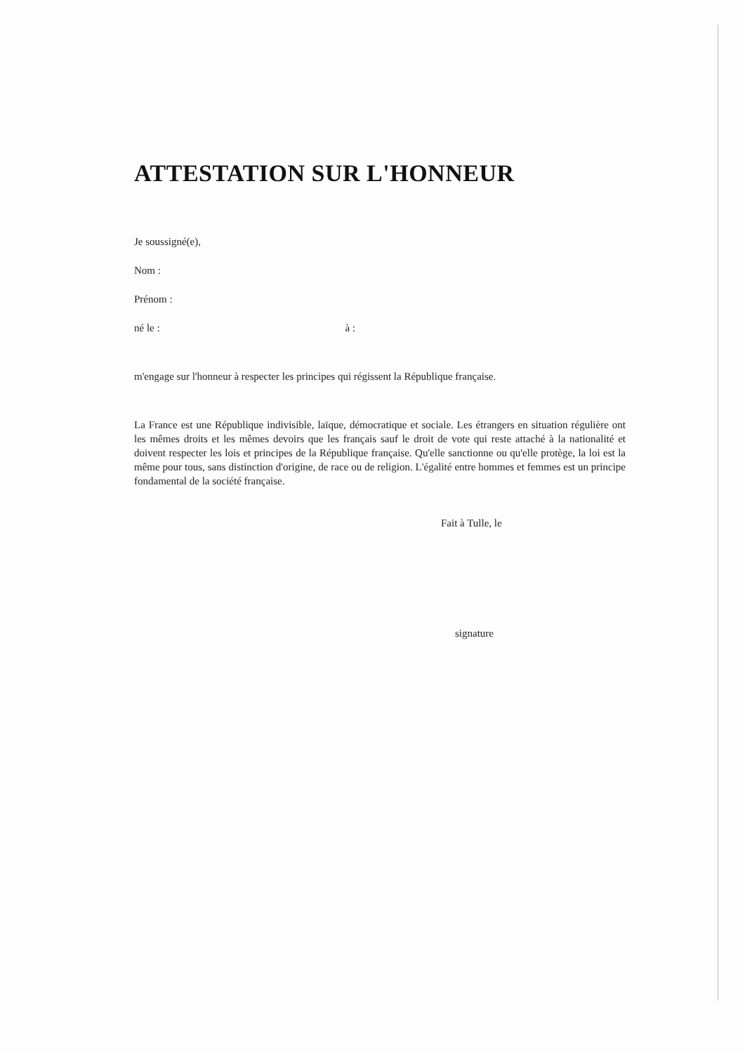ATTESTATION SUR L'HONNEUR
Je soussigné(e),
Nom :
Prénom :
né le : à :
m'engage sur l'honneur à respecter les principes qui régissent la République française.
La France est une République indivisible, laïque, démocratique et sociale. Les étrangers en situation régulière ont les mêmes droits et les mêmes devoirs que les français sauf le droit de vote qui reste attaché à la nationalité et doivent respecter les lois et principes de la République française. Qu'elle sanctionne ou qu'elle protège, la loi est la même pour tous, sans distinction d'origine, de race ou de religion. L'égalité entre hommes et femmes est un principe fondamental de la société française.
Fait à Tulle, le
signature